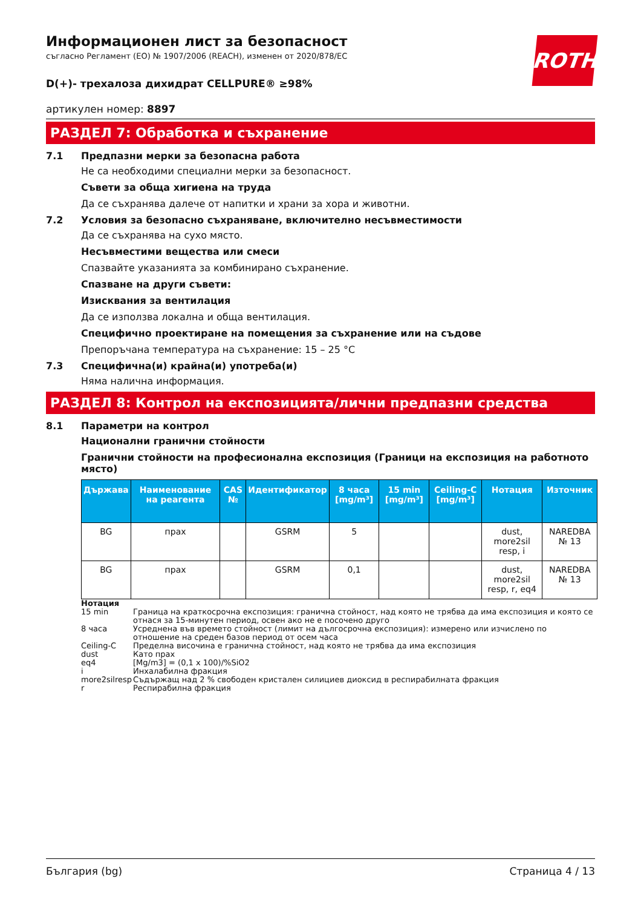ROTH
Информационен лист за безопасност
съгласно Регламент (ЕО) № 1907/2006 (REACH), изменен от 2020/878/ЕС
D(+)- трехалоза дихидрат CELLPURE® ≥98%
артикулен номер: 8897
РАЗДЕЛ 7: Обработка и съхранение
7.1 Предпазни мерки за безопасна работа
Не са необходими специални мерки за безопасност.
Съвети за обща хигиена на труда
Да се съхранява далече от напитки и храни за хора и животни.
7.2 Условия за безопасно съхраняване, включително несъвместимости
Да се съхранява на сухо място.
Несъвместими вещества или смеси
Спазвайте указанията за комбинирано съхранение.
Спазване на други съвети:
Изисквания за вентилация
Да се използва локална и обща вентилация.
Специфично проектиране на помещения за съхранение или на съдове
Препоръчана температура на съхранение: 15 – 25 °C
7.3 Специфична(и) крайна(и) употреба(и)
Няма налична информация.
РАЗДЕЛ 8: Контрол на експозицията/лични предпазни средства
8.1 Параметри на контрол
Национални гранични стойности
Гранични стойности на професионална експозиция (Граници на експозиция на работното място)
| Държава | Наименование на реагента | CAS № | Идентификатор | 8 часа [mg/m³] | 15 min [mg/m³] | Ceiling-C [mg/m³] | Нотация | Източник |
| --- | --- | --- | --- | --- | --- | --- | --- | --- |
| BG | прах | | GSRM | 5 | | | dust, more2sil resp, i | NAREDBA № 13 |
| BG | прах | | GSRM | 0,1 | | | dust, more2sil resp, r, eq4 | NAREDBA № 13 |
Нотация
15 min Граница на краткосрочна експозиция: гранична стойност, над която не трябва да има експозиция и която се отнася за 15-минутен период, освен ако не е посочено друго
8 часа Усреднена във времето стойност (лимит на дългосрочна експозиция): измерено или изчислено по отношение на среден базов период от осем часа
Ceiling-C Пределна височина е гранична стойност, над която не трябва да има експозиция
dust Като прах
eq4 [Mg/m3] = (0,1 x 100)/%SiO2
i Инхалабилна фракция
more2silresp Съдържащ над 2 % свободен кристален силициев диоксид в респирабилната фракция
r Респирабилна фракция
България (bg) Страница 4 / 13